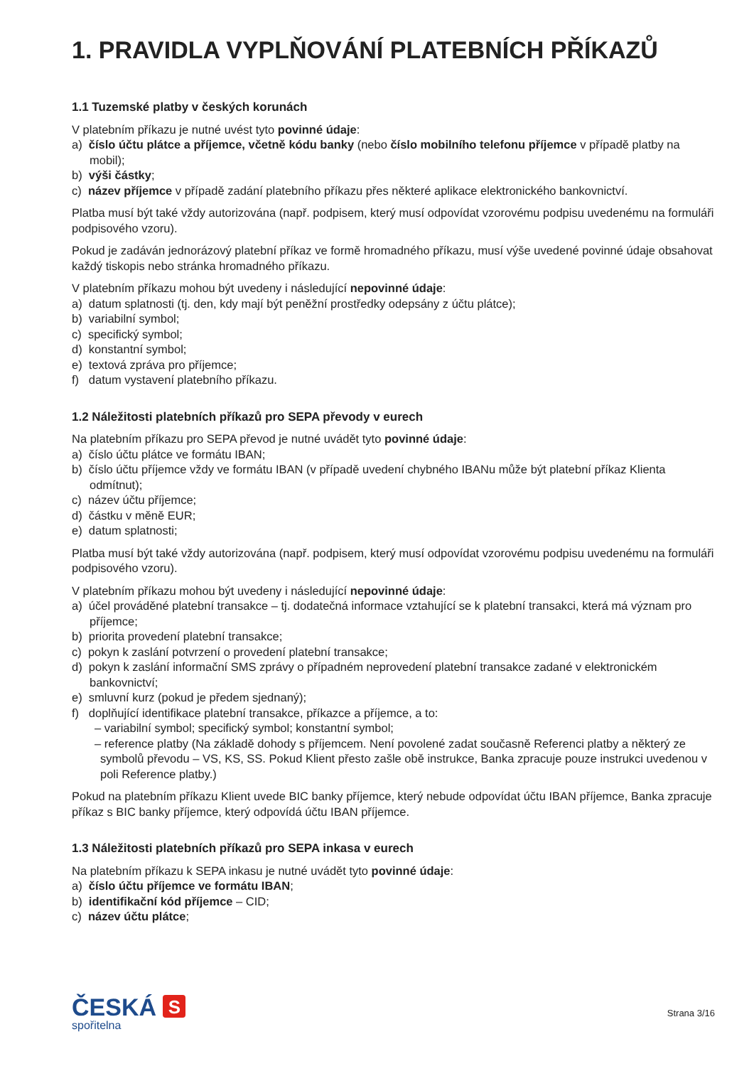1. PRAVIDLA VYPLŇOVÁNÍ PLATEBNÍCH PŘÍKAZŮ
1.1 Tuzemské platby v českých korunách
V platebním příkazu je nutné uvést tyto povinné údaje:
a) číslo účtu plátce a příjemce, včetně kódu banky (nebo číslo mobilního telefonu příjemce v případě platby na mobil);
b) výši částky;
c) název příjemce v případě zadání platebního příkazu přes některé aplikace elektronického bankovnictví.
Platba musí být také vždy autorizována (např. podpisem, který musí odpovídat vzorovému podpisu uvedenému na formuláři podpisového vzoru).
Pokud je zadáván jednorázový platební příkaz ve formě hromadného příkazu, musí výše uvedené povinné údaje obsahovat každý tiskopis nebo stránka hromadného příkazu.
V platebním příkazu mohou být uvedeny i následující nepovinné údaje:
a) datum splatnosti (tj. den, kdy mají být peněžní prostředky odepsány z účtu plátce);
b) variabilní symbol;
c) specifický symbol;
d) konstantní symbol;
e) textová zpráva pro příjemce;
f) datum vystavení platebního příkazu.
1.2 Náležitosti platebních příkazů pro SEPA převody v eurech
Na platebním příkazu pro SEPA převod je nutné uvádět tyto povinné údaje:
a) číslo účtu plátce ve formátu IBAN;
b) číslo účtu příjemce vždy ve formátu IBAN (v případě uvedení chybného IBANu může být platební příkaz Klienta odmítnut);
c) název účtu příjemce;
d) částku v měně EUR;
e) datum splatnosti;
Platba musí být také vždy autorizována (např. podpisem, který musí odpovídat vzorovému podpisu uvedenému na formuláři podpisového vzoru).
V platebním příkazu mohou být uvedeny i následující nepovinné údaje:
a) účel prováděné platební transakce – tj. dodatečná informace vztahující se k platební transakci, která má význam pro příjemce;
b) priorita provedení platební transakce;
c) pokyn k zaslání potvrzení o provedení platební transakce;
d) pokyn k zaslání informační SMS zprávy o případném neprovedení platební transakce zadané v elektronickém bankovnictví;
e) smluvní kurz (pokud je předem sjednaný);
f) doplňující identifikace platební transakce, příkazce a příjemce, a to:
– variabilní symbol; specifický symbol; konstantní symbol;
– reference platby (Na základě dohody s příjemcem. Není povolené zadat současně Referenci platby a některý ze symbolů převodu – VS, KS, SS. Pokud Klient přesto zašle obě instrukce, Banka zpracuje pouze instrukci uvedenou v poli Reference platby.)
Pokud na platebním příkazu Klient uvede BIC banky příjemce, který nebude odpovídat účtu IBAN příjemce, Banka zpracuje příkaz s BIC banky příjemce, který odpovídá účtu IBAN příjemce.
1.3 Náležitosti platebních příkazů pro SEPA inkasa v eurech
Na platebním příkazu k SEPA inkasu je nutné uvádět tyto povinné údaje:
a) číslo účtu příjemce ve formátu IBAN;
b) identifikační kód příjemce – CID;
c) název účtu plátce;
ČESKÁ S
spořitelna
Strana 3/16